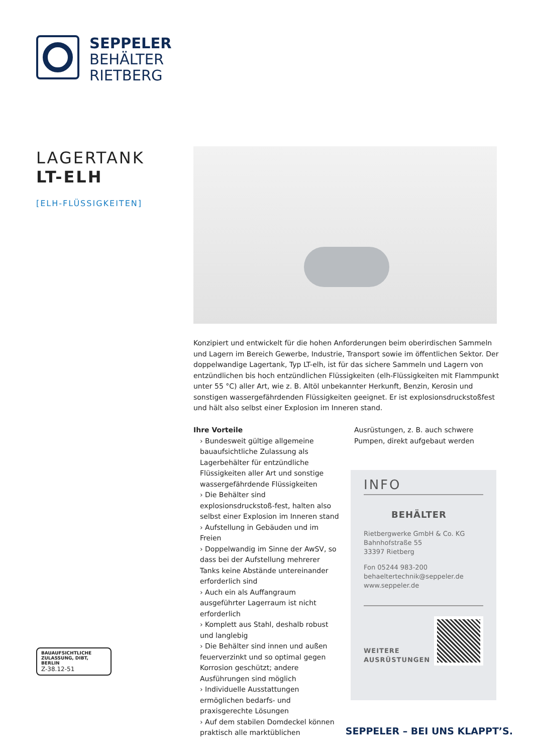SEPPELER
BEHÄLTER
RIETBERG
LAGERTANK
LT-ELH
[ELH-FLÜSSIGKEITEN]
Konzipiert und entwickelt für die hohen Anforderungen beim oberirdischen Sammeln und Lagern im Bereich Gewerbe, Industrie, Transport sowie im öffentlichen Sektor. Der doppelwandige Lagertank, Typ LT-elh, ist für das sichere Sammeln und Lagern von entzündlichen bis hoch entzündlichen Flüssigkeiten (elh-Flüssigkeiten mit Flammpunkt unter 55 °C) aller Art, wie z. B. Altöl unbekannter Herkunft, Benzin, Kerosin und sonstigen wassergefährdenden Flüssigkeiten geeignet. Er ist explosionsdruckstoßfest und hält also selbst einer Explosion im Inneren stand.
Ihre Vorteile
› Bundesweit gültige allgemeine bauaufsichtliche Zulassung als Lagerbehälter für entzündliche Flüssigkeiten aller Art und sonstige wassergefährdende Flüssigkeiten
› Die Behälter sind explosionsdruckstoß-fest, halten also selbst einer Explosion im Inneren stand
› Aufstellung in Gebäuden und im Freien
› Doppelwandig im Sinne der AwSV, so dass bei der Aufstellung mehrerer Tanks keine Abstände untereinander erforderlich sind
› Auch ein als Auffangraum ausgeführter Lagerraum ist nicht erforderlich
› Komplett aus Stahl, deshalb robust und langlebig
› Die Behälter sind innen und außen feuerverzinkt und so optimal gegen Korrosion geschützt; andere Ausführungen sind möglich
› Individuelle Ausstattungen ermöglichen bedarfs- und praxisgerechte Lösungen
› Auf dem stabilen Domdeckel können praktisch alle marktüblichen
Ausrüstungen, z. B. auch schwere Pumpen, direkt aufgebaut werden
INFO
BEHÄLTER
Rietbergwerke GmbH & Co. KG
Bahnhofstraße 55
33397 Rietberg
Fon 05244 983-200
behaeltertechnik@seppeler.de
www.seppeler.de
WEITERE
AUSRÜSTUNGEN
BAUAUFSICHTLICHE
ZULASSUNG, DIBT, BERLIN
Z-38.12-51
SEPPELER – BEI UNS KLAPPT’S.